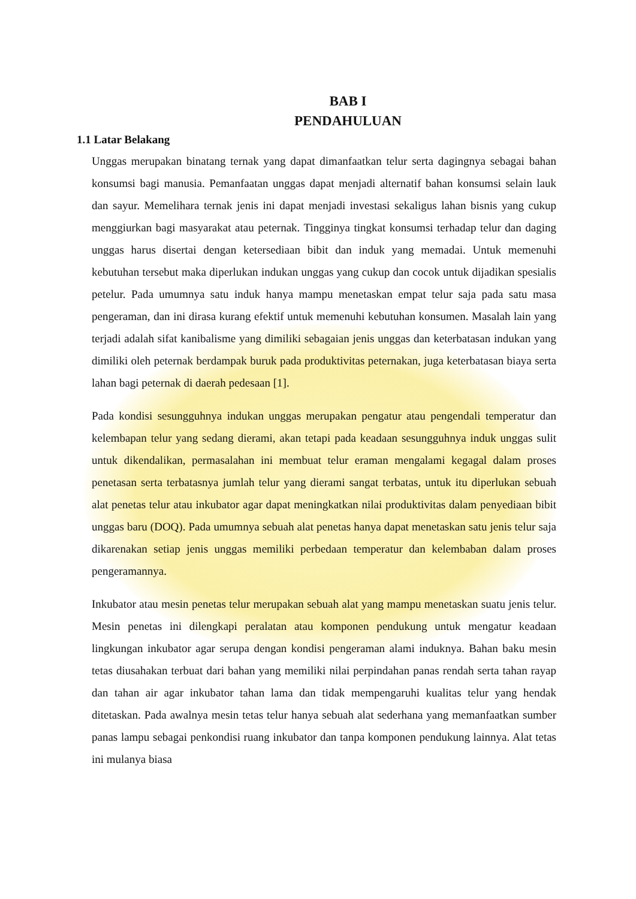BAB I
PENDAHULUAN
1.1 Latar Belakang
Unggas merupakan binatang ternak yang dapat dimanfaatkan telur serta dagingnya sebagai bahan konsumsi bagi manusia. Pemanfaatan unggas dapat menjadi alternatif bahan konsumsi selain lauk dan sayur. Memelihara ternak jenis ini dapat menjadi investasi sekaligus lahan bisnis yang cukup menggiurkan bagi masyarakat atau peternak. Tingginya tingkat konsumsi terhadap telur dan daging unggas harus disertai dengan ketersediaan bibit dan induk yang memadai. Untuk memenuhi kebutuhan tersebut maka diperlukan indukan unggas yang cukup dan cocok untuk dijadikan spesialis petelur. Pada umumnya satu induk hanya mampu menetaskan empat telur saja pada satu masa pengeraman, dan ini dirasa kurang efektif untuk memenuhi kebutuhan konsumen. Masalah lain yang terjadi adalah sifat kanibalisme yang dimiliki sebagaian jenis unggas dan keterbatasan indukan yang dimiliki oleh peternak berdampak buruk pada produktivitas peternakan, juga keterbatasan biaya serta lahan bagi peternak di daerah pedesaan [1].
Pada kondisi sesungguhnya indukan unggas merupakan pengatur atau pengendali temperatur dan kelembapan telur yang sedang dierami, akan tetapi pada keadaan sesungguhnya induk unggas sulit untuk dikendalikan, permasalahan ini membuat telur eraman mengalami kegagal dalam proses penetasan serta terbatasnya jumlah telur yang dierami sangat terbatas, untuk itu diperlukan sebuah alat penetas telur atau inkubator agar dapat meningkatkan nilai produktivitas dalam penyediaan bibit unggas baru (DOQ). Pada umumnya sebuah alat penetas hanya dapat menetaskan satu jenis telur saja dikarenakan setiap jenis unggas memiliki perbedaan temperatur dan kelembaban dalam proses pengeramannya.
Inkubator atau mesin penetas telur merupakan sebuah alat yang mampu menetaskan suatu jenis telur. Mesin penetas ini dilengkapi peralatan atau komponen pendukung untuk mengatur keadaan lingkungan inkubator agar serupa dengan kondisi pengeraman alami induknya. Bahan baku mesin tetas diusahakan terbuat dari bahan yang memiliki nilai perpindahan panas rendah serta tahan rayap dan tahan air agar inkubator tahan lama dan tidak mempengaruhi kualitas telur yang hendak ditetaskan. Pada awalnya mesin tetas telur hanya sebuah alat sederhana yang memanfaatkan sumber panas lampu sebagai penkondisi ruang inkubator dan tanpa komponen pendukung lainnya. Alat tetas ini mulanya biasa